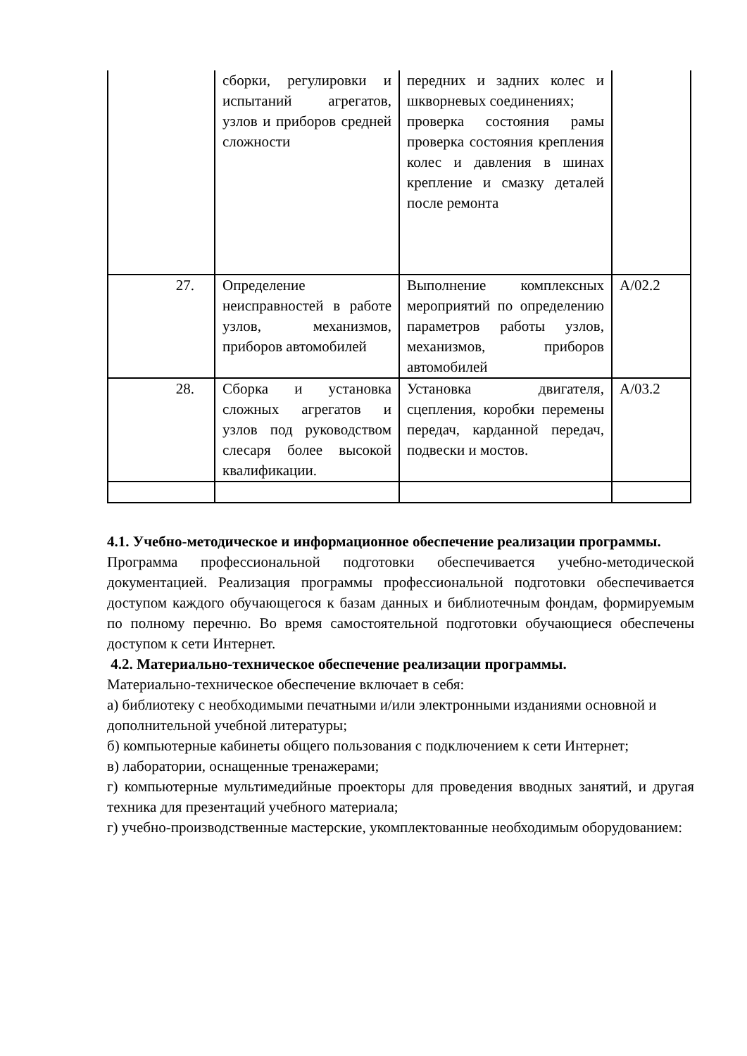| | сборки, регулировки и испытаний агрегатов, узлов и приборов средней сложности | передних и задних колес и шкворневых соединениях; проверка состояния рамы проверка состояния крепления колес и давления в шинах крепление и смазку деталей после ремонта | |
| 27. | Определение неисправностей в работе узлов, механизмов, приборов автомобилей | Выполнение комплексных мероприятий по определению параметров работы узлов, механизмов, приборов автомобилей | А/02.2 |
| 28. | Сборка и установка сложных агрегатов и узлов под руководством слесаря более высокой квалификации. | Установка двигателя, сцепления, коробки перемены передач, карданной передач, подвески и мостов. | А/03.2 |
4.1. Учебно-методическое и информационное обеспечение реализации программы.
Программа профессиональной подготовки обеспечивается учебно-методической документацией. Реализация программы профессиональной подготовки обеспечивается доступом каждого обучающегося к базам данных и библиотечным фондам, формируемым по полному перечню. Во время самостоятельной подготовки обучающиеся обеспечены доступом к сети Интернет.
4.2. Материально-техническое обеспечение реализации программы.
Материально-техническое обеспечение включает в себя:
а) библиотеку с необходимыми печатными и/или электронными изданиями основной и дополнительной учебной литературы;
б) компьютерные кабинеты общего пользования с подключением к сети Интернет;
в) лаборатории, оснащенные тренажерами;
г) компьютерные мультимедийные проекторы для проведения вводных занятий, и другая техника для презентаций учебного материала;
г) учебно-производственные мастерские, укомплектованные необходимым оборудованием: